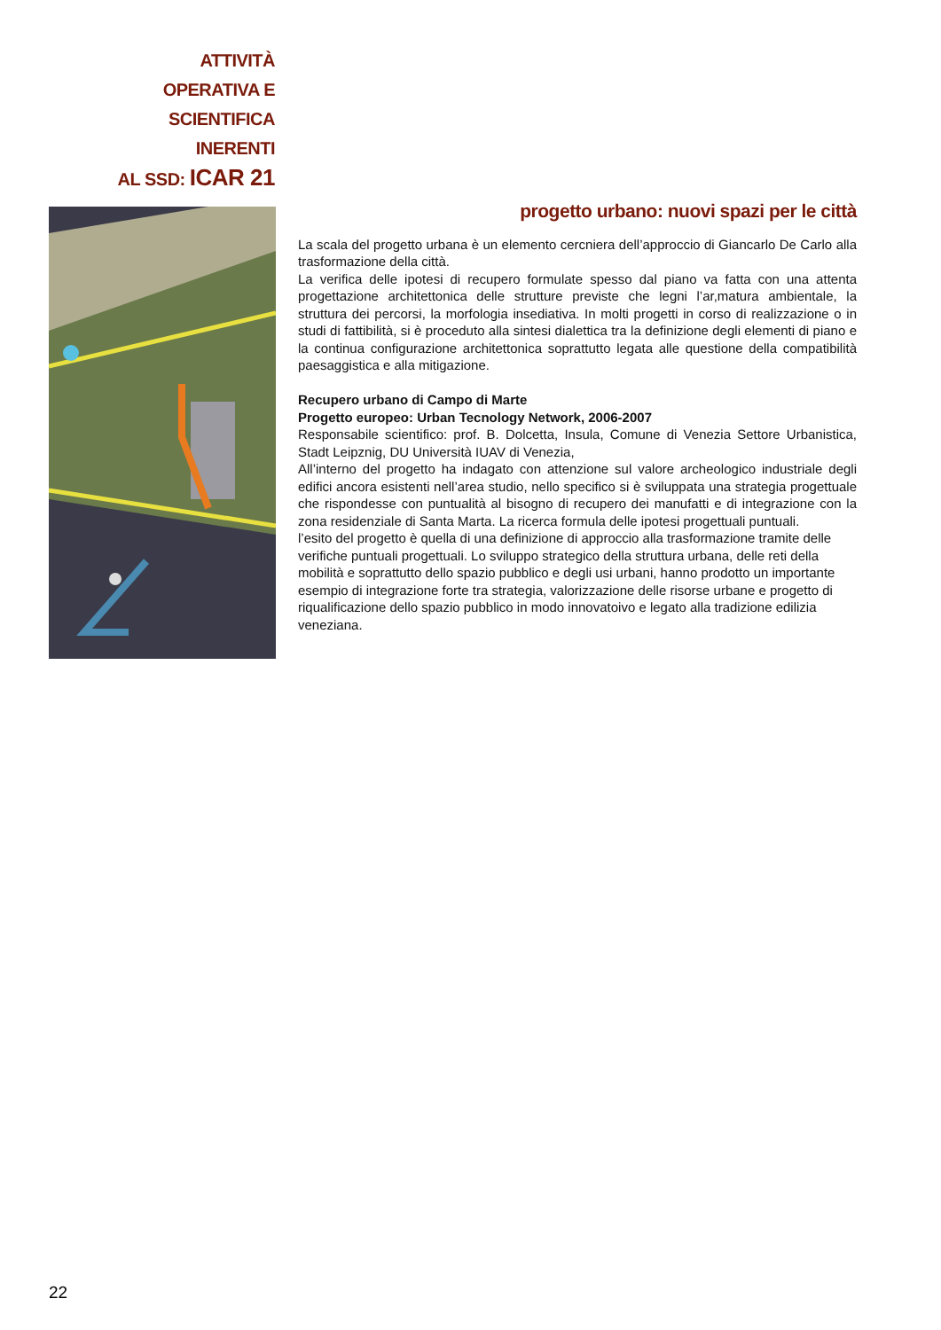ATTIVITÀ OPERATIVA E
SCIENTIFICA INERENTI
AL SSD: ICAR 21
progetto urbano: nuovi spazi per le città
La scala del progetto urbana è un elemento cercniera dell’approccio di Giancarlo De Carlo alla trasformazione della città.
La verifica delle ipotesi di recupero formulate spesso dal piano va fatta con una attenta progettazione architettonica delle strutture previste che legni l’ar,matura ambientale, la struttura dei percorsi, la morfologia insediativa. In molti progetti in corso di realizzazione o in studi di fattibilità, si è proceduto alla sintesi dialettica tra la definizione degli elementi di piano e la continua configurazione architettonica soprattutto legata alle questione della compatibilità paesaggistica e alla mitigazione.
Recupero urbano di Campo di Marte
Progetto europeo: Urban Tecnology Network, 2006-2007
Responsabile scientifico: prof. B. Dolcetta, Insula, Comune di Venezia Settore Urbanistica, Stadt Leipznig, DU Università IUAV di Venezia,
All’interno del progetto ha indagato con attenzione sul valore archeologico industriale degli edifici ancora esistenti nell’area studio, nello specifico si è sviluppata una strategia progettuale che rispondesse con puntualità al bisogno di recupero dei manufatti e di integrazione con la zona residenziale di Santa Marta. La ricerca formula delle ipotesi progettuali puntuali.
l’esito del progetto è quella di una definizione di approccio alla trasformazione tramite delle verifiche puntuali progettuali. Lo sviluppo strategico della struttura urbana, delle reti della mobilità e soprattutto dello spazio pubblico e degli usi urbani, hanno prodotto un importante esempio di integrazione forte tra strategia, valorizzazione delle risorse urbane e progetto di riqualificazione dello spazio pubblico in modo innovatoivo e legato alla tradizione edilizia veneziana.
22